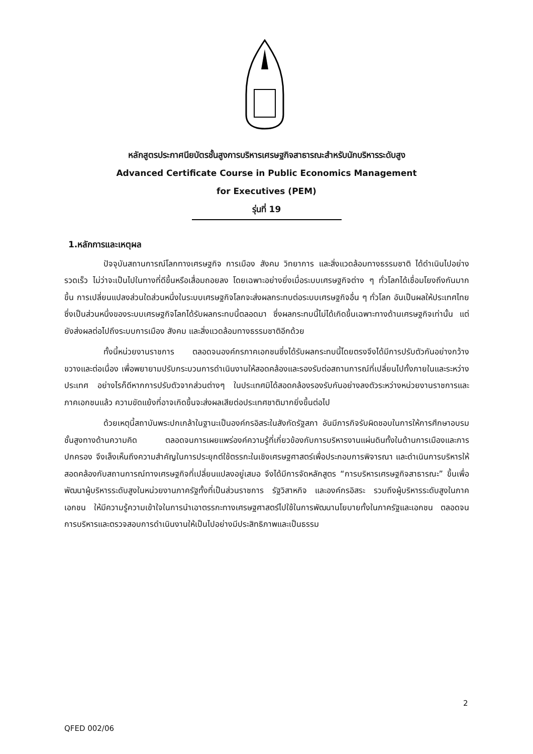หลักสูตรประกาศนียบัตรชั้นสูงการบริหารเศรษฐกิจสาธารณะสำหรับนักบริหารระดับสูง
Advanced Certificate Course in Public Economics Management
for Executives (PEM)
รุ่นที่ 19
1.หลักการและเหตุผล
ปัจจุบันสถานการณ์โลกทางเศรษฐกิจ การเมือง สังคม วิทยาการ และสิ่งแวดล้อมทางธรรมชาติ ได้ดำเนินไปอย่างรวดเร็ว ไม่ว่าจะเป็นไปในทางที่ดีขึ้นหรือเสื่อมถอยลง โดยเฉพาะอย่างยิ่งเมื่อระบบเศรษฐกิจต่าง ๆ ทั่วโลกได้เชื่อมโยงถึงกันมากขึ้น การเปลี่ยนแปลงส่วนใดส่วนหนึ่งในระบบเศรษฐกิจโลกจะส่งผลกระทบต่อระบบเศรษฐกิจอื่น ๆ ทั่วโลก อันเป็นผลให้ประเทศไทย ซึ่งเป็นส่วนหนึ่งของระบบเศรษฐกิจโลกได้รับผลกระทบนี้ตลอดมา ซึ่งผลกระทบนี้ไม่ได้เกิดขึ้นเฉพาะทางด้านเศรษฐกิจเท่านั้น แต่ยังส่งผลต่อไปถึงระบบการเมือง สังคม และสิ่งแวดล้อมทางธรรมชาติอีกด้วย
ทั้งนี้หน่วยงานราชการ ตลอดจนองค์กรภาคเอกชนซึ่งได้รับผลกระทบนี้โดยตรงจึงได้มีการปรับตัวกันอย่างกว้างขวางและต่อเนื่อง เพื่อพยายามปรับกระบวนการดำเนินงานให้สอดคล้องและรองรับต่อสถานการณ์ที่เปลี่ยนไปทั้งภายในและระหว่างประเทศ อย่างไรก็ดีหากการปรับตัวจากส่วนต่างๆ ในประเทศมิได้สอดคล้องรองรับกันอย่างลงตัวระหว่างหน่วยงานราชการและภาคเอกชนแล้ว ความขัดแย้งที่อาจเกิดขึ้นจะส่งผลเสียต่อประเทศชาติมากยิ่งขึ้นต่อไป
ด้วยเหตุนี้สถาบันพระปกเกล้าในฐานะเป็นองค์กรอิสระในสังกัดรัฐสภา อันมีภารกิจรับผิดชอบในการให้การศึกษาอบรมชั้นสูงทางด้านความคิด ตลอดจนการเผยแพร่องค์ความรู้ที่เกี่ยวข้องกับการบริหารงานแผ่นดินทั้งในด้านการเมืองและการปกครอง จึงเล็งเห็นถึงความสำคัญในการประยุกต์ใช้ตรรกะในเชิงเศรษฐศาสตร์เพื่อประกอบการพิจารณา และดำเนินการบริหารให้สอดคล้องกับสถานการณ์ทางเศรษฐกิจที่เปลี่ยนแปลงอยู่เสมอ จึงได้มีการจัดหลักสูตร “การบริหารเศรษฐกิจสาธารณะ” ขึ้นเพื่อพัฒนาผู้บริหารระดับสูงในหน่วยงานภาครัฐทั้งที่เป็นส่วนราชการ รัฐวิสาหกิจ และองค์กรอิสระ รวมถึงผู้บริหารระดับสูงในภาคเอกชน ให้มีความรู้ความเข้าใจในการนำเอาตรรกะทางเศรษฐศาสตร์ไปใช้ในการพัฒนานโยบายทั้งในภาครัฐและเอกชน ตลอดจนการบริหารและตรวจสอบการดำเนินงานให้เป็นไปอย่างมีประสิทธิภาพและเป็นธรรม
2
QFED 002/06